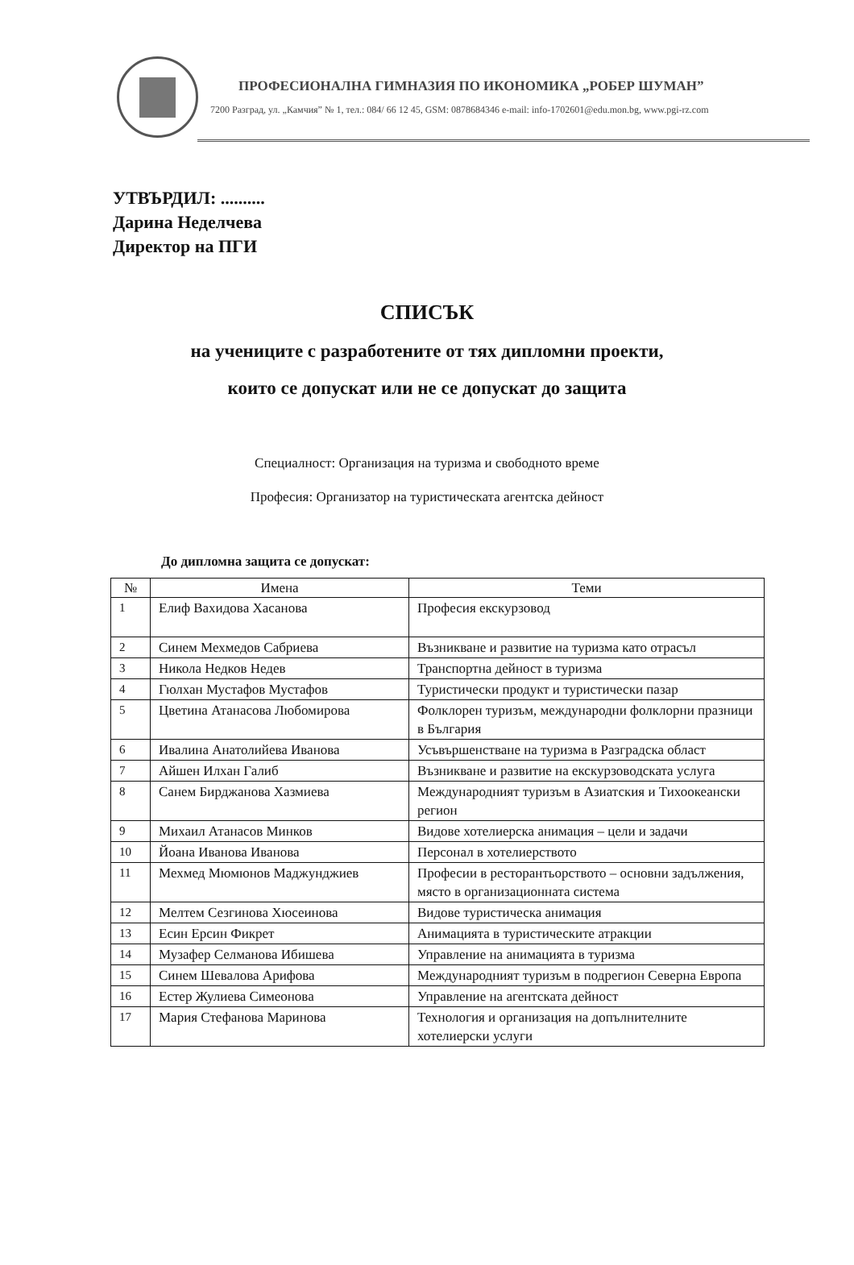ПРОФЕСИОНАЛНА ГИМНАЗИЯ ПО ИКОНОМИКА „РОБЕР ШУМАН”
7200 Разград, ул. „Камчия” № 1, тел.: 084/ 66 12 45, GSM: 0878684346 e-mail: info-1702601@edu.mon.bg, www.pgi-rz.com
УТВЪРДИЛ: ..........
Дарина Неделчева
Директор на ПГИ
СПИСЪК
на учениците с разработените от тях дипломни проекти,
които се допускат или не се допускат до защита
Специалност: Организация на туризма и свободното време
Професия: Организатор на туристическата агентска дейност
До дипломна защита се допускат:
| № | Имена | Теми |
| --- | --- | --- |
| 1 | Елиф Вахидова Хасанова | Професия екскурзовод |
| 2 | Синем Мехмедов Сабриева | Възникване и развитие на туризма като отрасъл |
| 3 | Никола Недков Недев | Транспортна дейност в туризма |
| 4 | Гюлхан Мустафов Мустафов | Туристически продукт и туристически пазар |
| 5 | Цветина Атанасова Любомирова | Фолклорен туризъм, международни фолклорни празници в България |
| 6 | Ивалина Анатолийева Иванова | Усъвършенстване на туризма в Разградска област |
| 7 | Айшен Илхан Галиб | Възникване и развитие на екскурзоводската услуга |
| 8 | Санем Бирджанова Хазмиева | Международният туризъм в Азиатския и Тихоокеански регион |
| 9 | Михаил Атанасов Минков | Видове хотелиерска анимация – цели и задачи |
| 10 | Йоана Иванова Иванова | Персонал в хотелиерството |
| 11 | Мехмед Мюмюнов Маджунджиев | Професии в ресторантьорството – основни задължения, място в организационната система |
| 12 | Мелтем Сезгинова Хюсеинова | Видове туристическа анимация |
| 13 | Есин Ерсин Фикрет | Анимацията в туристическите атракции |
| 14 | Музафер Селманова Ибишева | Управление на анимацията в туризма |
| 15 | Синем Шевалова Арифова | Международният туризъм в подрегион Северна Европа |
| 16 | Естер Жулиева Симеонова | Управление на агентската дейност |
| 17 | Мария Стефанова Маринова | Технология и организация на допълнителните хотелиерски услуги |